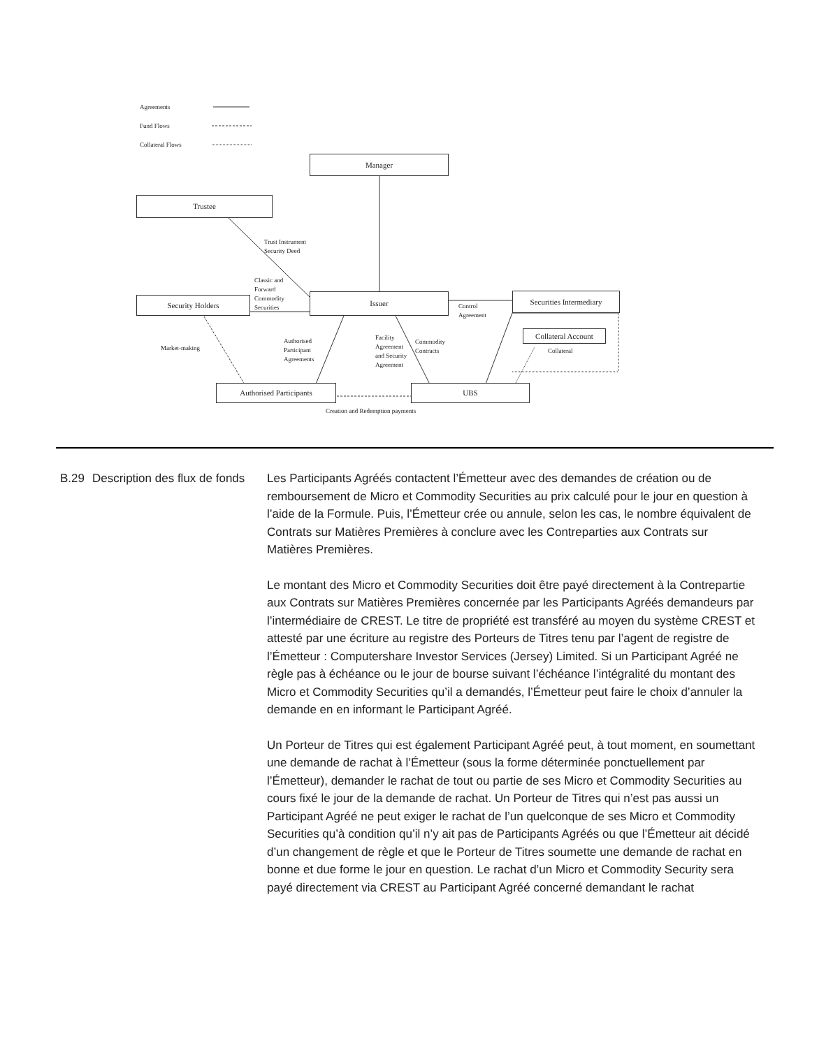Agreements
Fund Flows
Collateral Flows
Manager
Trustee
Trust Instrument
Security Deed
Classic and
Forward
Commodity
Securities
Security Holders Issuer
Control
Agreement
Securities Intermediary
Collateral Account
Collateral
Market-making
Authorised
Participant
Agreements
Facility
Agreement
and Security
Agreement
Commodity
Contracts
Authorised Participants UBS
Creation and Redemption payments
B.29
Description des flux de fonds
Les Participants Agréés contactent l’Émetteur avec des demandes de création ou de remboursement de Micro et Commodity Securities au prix calculé pour le jour en question à l’aide de la Formule. Puis, l’Émetteur crée ou annule, selon les cas, le nombre équivalent de Contrats sur Matières Premières à conclure avec les Contreparties aux Contrats sur Matières Premières.
Le montant des Micro et Commodity Securities doit être payé directement à la Contrepartie aux Contrats sur Matières Premières concernée par les Participants Agréés demandeurs par l’intermédiaire de CREST. Le titre de propriété est transféré au moyen du système CREST et attesté par une écriture au registre des Porteurs de Titres tenu par l’agent de registre de l’Émetteur : Computershare Investor Services (Jersey) Limited. Si un Participant Agréé ne règle pas à échéance ou le jour de bourse suivant l’échéance l’intégralité du montant des Micro et Commodity Securities qu’il a demandés, l’Émetteur peut faire le choix d’annuler la demande en en informant le Participant Agréé.
Un Porteur de Titres qui est également Participant Agréé peut, à tout moment, en soumettant une demande de rachat à l’Émetteur (sous la forme déterminée ponctuellement par l’Émetteur), demander le rachat de tout ou partie de ses Micro et Commodity Securities au cours fixé le jour de la demande de rachat. Un Porteur de Titres qui n’est pas aussi un Participant Agréé ne peut exiger le rachat de l’un quelconque de ses Micro et Commodity Securities qu’à condition qu’il n’y ait pas de Participants Agréés ou que l’Émetteur ait décidé d’un changement de règle et que le Porteur de Titres soumette une demande de rachat en bonne et due forme le jour en question. Le rachat d’un Micro et Commodity Security sera payé directement via CREST au Participant Agréé concerné demandant le rachat